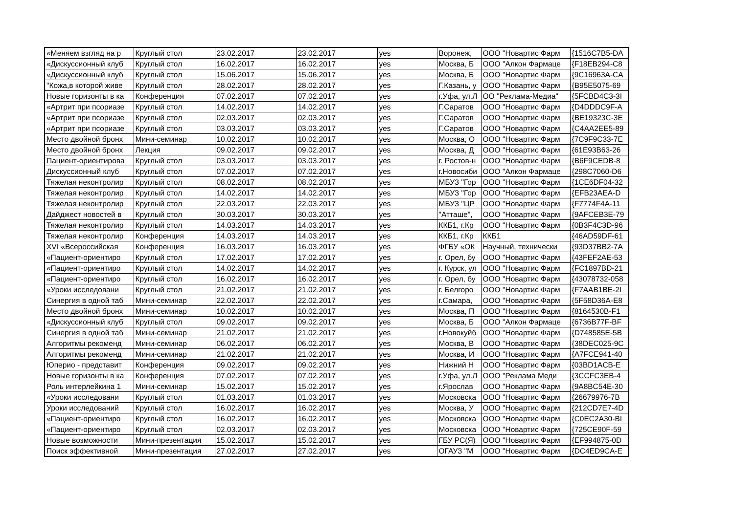| «Меняем взгляд на р | Круглый стол | 23.02.2017 | 23.02.2017 | yes | Воронеж, | ООО "Новартис Фарм | {1516C7B5-DA |
| «Дискуссионный клуб | Круглый стол | 16.02.2017 | 16.02.2017 | yes | Москва, Б | ООО "Алкон Фармаце | {F18EB294-C8 |
| «Дискуссионный клуб | Круглый стол | 15.06.2017 | 15.06.2017 | yes | Москва, Б | ООО "Новартис Фарм | {9C16963A-CA |
| "Кожа,в которой живе | Круглый стол | 28.02.2017 | 28.02.2017 | yes | Г.Казань, у | ООО "Новартис Фарм | {B95E5075-69 |
| Новые горизонты в ка | Конференция | 07.02.2017 | 07.02.2017 | yes | г.Уфа, ул.Л | ОО "Реклама-Медиа" | {5FCBD4C3-3I |
| «Артрит при псориазе | Круглый стол | 14.02.2017 | 14.02.2017 | yes | Г.Саратов | ООО "Новартис Фарм | {D4DDDC9F-A |
| «Артрит при псориазе | Круглый стол | 02.03.2017 | 02.03.2017 | yes | Г.Саратов | ООО "Новартис Фарм | {BE19323C-3E |
| «Артрит при псориазе | Круглый стол | 03.03.2017 | 03.03.2017 | yes | Г.Саратов | ООО "Новартис Фарм | {C4AA2EE5-89 |
| Место двойной бронх | Мини-семинар | 10.02.2017 | 10.02.2017 | yes | Москва, О | ООО "Новартис Фарм | {7C9F9C33-7E |
| Место двойной бронх | Лекция | 09.02.2017 | 09.02.2017 | yes | Москва, Д | ООО "Новартис Фарм | {61E93B63-26 |
| Пациент-ориентирова | Круглый стол | 03.03.2017 | 03.03.2017 | yes | г. Ростов-н | ООО "Новартис Фарм | {B6F9CEDB-8 |
| Дискуссионный клуб | Круглый стол | 07.02.2017 | 07.02.2017 | yes | г.Новосиби | ООО "Алкон Фармаце | {298C7060-D6 |
| Тяжелая неконтролир | Круглый стол | 08.02.2017 | 08.02.2017 | yes | МБУЗ "Гор | ООО "Новартис Фарм | {1CE6DF04-32 |
| Тяжелая неконтролир | Круглый стол | 14.02.2017 | 14.02.2017 | yes | МБУЗ "Гор | ООО "Новартис Фарм | {EFB23AEA-D |
| Тяжелая неконтролир | Круглый стол | 22.03.2017 | 22.03.2017 | yes | МБУЗ "ЦР | ООО "Новартис Фарм | {F7774F4A-11 |
| Дайджест новостей в | Круглый стол | 30.03.2017 | 30.03.2017 | yes | "Атташе", | ООО "Новартис Фарм | {9AFCEB3E-79 |
| Тяжелая неконтролир | Круглый стол | 14.03.2017 | 14.03.2017 | yes | ККБ1, г.Кр | ООО "Новартис Фарм | {0B3F4C3D-96 |
| Тяжелая неконтролир | Конференция | 14.03.2017 | 14.03.2017 | yes | ККБ1, г.Кр | ККБ1 | {46AD59DF-61 |
| XVI «Всероссийская | Конференция | 16.03.2017 | 16.03.2017 | yes | ФГБУ «ОК | Научный, технически | {93D37BB2-7A |
| «Пациент-ориентиро | Круглый стол | 17.02.2017 | 17.02.2017 | yes | г. Орел, бу | ООО "Новартис Фарм | {43FEF2AE-53 |
| «Пациент-ориентиро | Круглый стол | 14.02.2017 | 14.02.2017 | yes | г. Курск, ул | ООО "Новартис Фарм | {FC1897BD-21 |
| «Пациент-ориентиро | Круглый стол | 16.02.2017 | 16.02.2017 | yes | г. Орел, бу | ООО "Новартис Фарм | {43078732-058 |
| «Уроки исследовани | Круглый стол | 21.02.2017 | 21.02.2017 | yes | г. Белгоро | ООО "Новартис Фарм | {F7AAB1BE-2I |
| Синергия в одной таб | Мини-семинар | 22.02.2017 | 22.02.2017 | yes | г.Самара, | ООО "Новартис Фарм | {5F58D36A-E8 |
| Место двойной бронх | Мини-семинар | 10.02.2017 | 10.02.2017 | yes | Москва, П | ООО "Новартис Фарм | {8164530B-F1 |
| «Дискуссионный клуб | Круглый стол | 09.02.2017 | 09.02.2017 | yes | Москва, Б | ООО "Алкон Фармаце | {6736B77F-BF |
| Синергия в одной таб | Мини-семинар | 21.02.2017 | 21.02.2017 | yes | г.Новокуйб | ООО "Новартис Фарм | {D748585E-5B |
| Алгоритмы рекоменд | Мини-семинар | 06.02.2017 | 06.02.2017 | yes | Москва, В | ООО "Новартис Фарм | {38DEC025-9C |
| Алгоритмы рекоменд | Мини-семинар | 21.02.2017 | 21.02.2017 | yes | Москва, И | ООО "Новартис Фарм | {A7FCE941-40 |
| Юперио - представит | Конференция | 09.02.2017 | 09.02.2017 | yes | Нижний Н | ООО "Новартис Фарм | {03BD1ACB-E |
| Новые горизонты в ка | Конференция | 07.02.2017 | 07.02.2017 | yes | г.Уфа, ул.Л | ООО "Реклама Меди | {3CCFC3EB-4 |
| Роль интерлейкина 1 | Мини-семинар | 15.02.2017 | 15.02.2017 | yes | г.Ярослав | ООО "Новартис Фарм | {9A8BC54E-30 |
| «Уроки исследовани | Круглый стол | 01.03.2017 | 01.03.2017 | yes | Московска | ООО "Новартис Фарм | {26679976-7B |
| Уроки исследований | Круглый стол | 16.02.2017 | 16.02.2017 | yes | Москва, У | ООО "Новартис Фарм | {212CD7E7-4D |
| «Пациент-ориентиро | Круглый стол | 16.02.2017 | 16.02.2017 | yes | Московска | ООО "Новартис Фарм | {C0EC2A30-BI |
| «Пациент-ориентиро | Круглый стол | 02.03.2017 | 02.03.2017 | yes | Московска | ООО "Новартис Фарм | {725CE90F-59 |
| Новые возможности | Мини-презентация | 15.02.2017 | 15.02.2017 | yes | ГБУ РС(Я) | ООО "Новартис Фарм | {EF994875-0D |
| Поиск эффективной | Мини-презентация | 27.02.2017 | 27.02.2017 | yes | ОГАУЗ "М | ООО "Новартис Фарм | {DC4ED9CA-E |